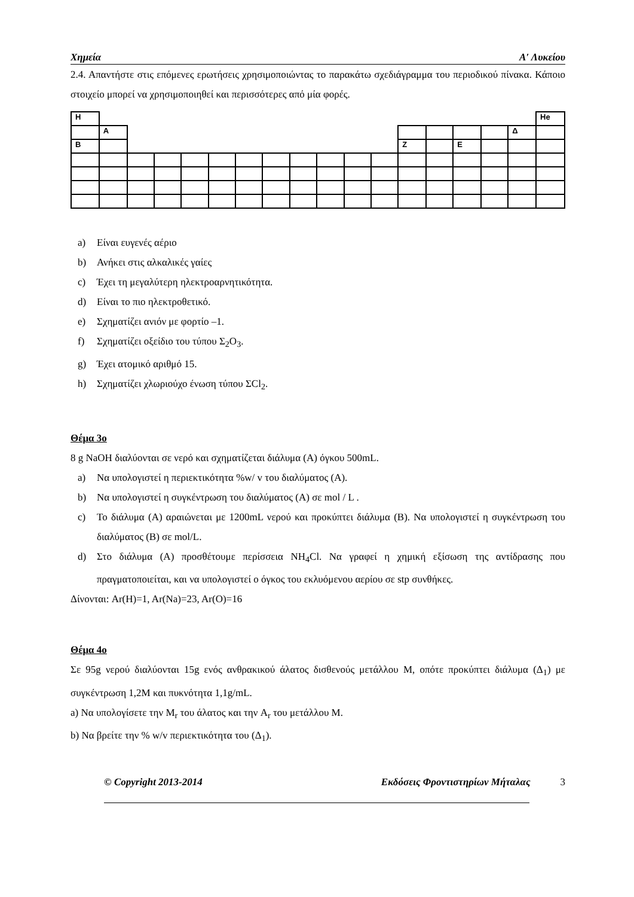Χημεία Α′ Λυκείου
2.4. Απαντήστε στις επόμενες ερωτήσεις χρησιμοποιώντας το παρακάτω σχεδιάγραμμα του περιοδικού πίνακα. Κάποιο στοιχείο μπορεί να χρησιμοποιηθεί και περισσότερες από μία φορές.
| H | | | | | | | | | | | | | | | | | He |
| | A | | | | | | | | | | | | | | | Δ | |
| B | | | | | | | | | | | | Z | | E | | | |
a) Είναι ευγενές αέριο
b) Ανήκει στις αλκαλικές γαίες
c) Έχει τη μεγαλύτερη ηλεκτροαρνητικότητα.
d) Είναι το πιο ηλεκτροθετικό.
e) Σχηματίζει ανιόν με φορτίο –1.
f) Σχηματίζει οξείδιο του τύπου Σ<sub>2</sub>O<sub>3</sub>.
g) Έχει ατομικό αριθμό 15.
h) Σχηματίζει χλωριούχο ένωση τύπου ΣCl<sub>2</sub>.
Θέμα 3ο
8 g NaOH διαλύονται σε νερό και σχηματίζεται διάλυμα (Α) όγκου 500mL.
a) Να υπολογιστεί η περιεκτικότητα %w/ v του διαλύματος (Α).
b) Να υπολογιστεί η συγκέντρωση του διαλύματος (Α) σε mol / L .
c) Το διάλυμα (Α) αραιώνεται με 1200mL νερού και προκύπτει διάλυμα (Β). Να υπολογιστεί η συγκέντρωση του διαλύματος (Β) σε mol/L.
d) Στο διάλυμα (Α) προσθέτουμε περίσσεια NH<sub>4</sub>Cl. Να γραφεί η χημική εξίσωση της αντίδρασης που πραγματοποιείται, και να υπολογιστεί ο όγκος του εκλυόμενου αερίου σε stp συνθήκες.
Δίνονται: Ar(H)=1, Ar(Na)=23, Ar(O)=16
Θέμα 4ο
Σε 95g νερού διαλύονται 15g ενός ανθρακικού άλατος δισθενούς μετάλλου Μ, οπότε προκύπτει διάλυμα (Δ<sub>1</sub>) με συγκέντρωση 1,2Μ και πυκνότητα 1,1g/mL.
a) Να υπολογίσετε την M<sub>r</sub> του άλατος και την A<sub>r</sub> του μετάλλου Μ.
b) Να βρείτε την % w/v περιεκτικότητα του (Δ<sub>1</sub>).
© Copyright 2013-2014 Εκδόσεις Φροντιστηρίων Μήταλας 3